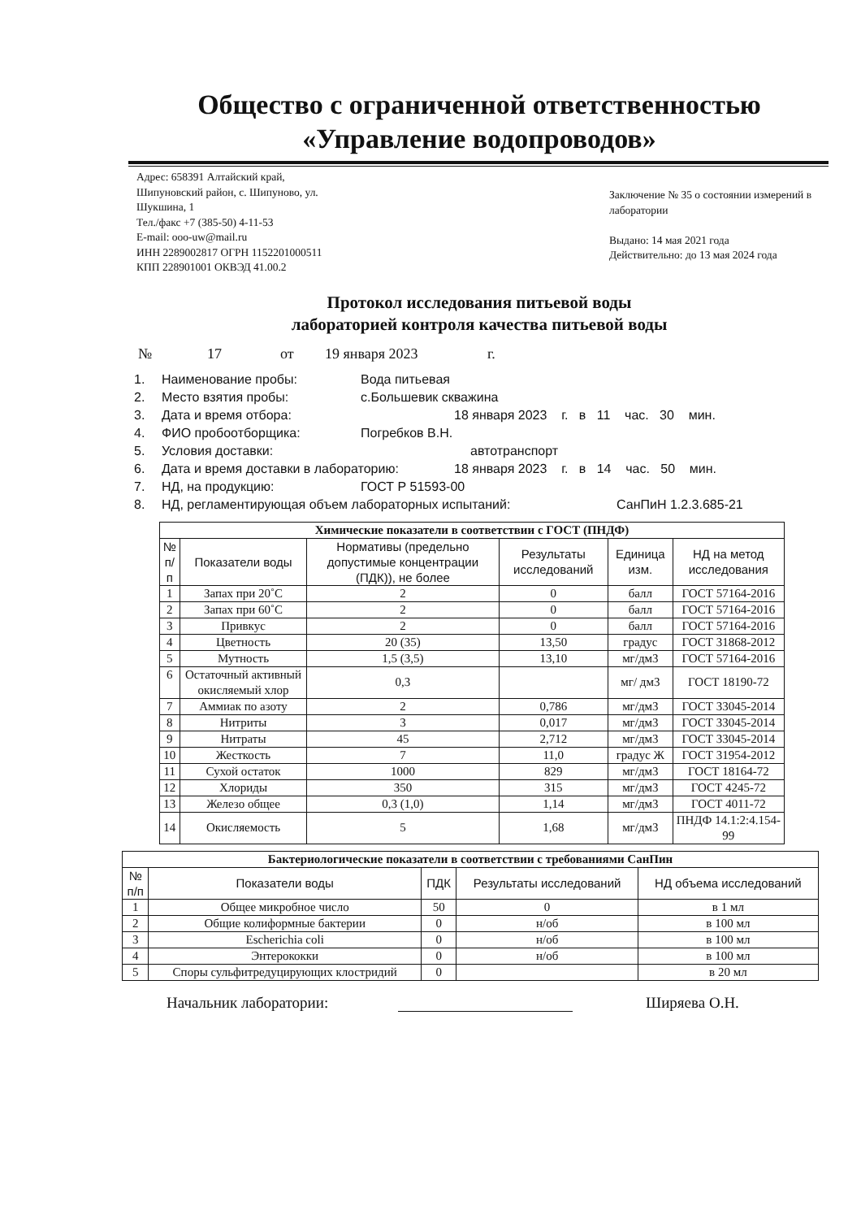Общество с ограниченной ответственностью
«Управление водопроводов»
Адрес: 658391 Алтайский край,
Шипуновский район, с. Шипуново, ул.
Шукшина, 1
Тел./факс +7 (385-50) 4-11-53
E-mail: ooo-uw@mail.ru
ИНН 2289002817 ОГРН 1152201000511
КПП 228901001 ОКВЭД 41.00.2
Заключение № 35 о состоянии измерений в лаборатории
Выдано: 14 мая 2021 года
Действительно: до 13 мая 2024 года
Протокол исследования питьевой воды
лабораторией контроля качества питьевой воды
№ 17 от 19 января 2023 г.
1. Наименование пробы: Вода питьевая
2. Место взятия пробы: с.Большевик скважина
3. Дата и время отбора: 18 января 2023 г. в 11 час. 30 мин.
4. ФИО пробоотборщика: Погребков В.Н.
5. Условия доставки: автотранспорт
6. Дата и время доставки в лабораторию: 18 января 2023 г. в 14 час. 50 мин.
7. НД, на продукцию: ГОСТ Р 51593-00
8. НД, регламентирующая объем лабораторных испытаний: СанПиН 1.2.3.685-21
| Химические показатели в соответствии с ГОСТ (ПНДФ) | | | | | |
| № п/п | Показатели воды | Нормативы (предельно допустимые концентрации (ПДК)), не более | Результаты исследований | Единица изм. | НД на метод исследования |
| 1 | Запах при 20˚С | 2 | 0 | балл | ГОСТ 57164-2016 |
| 2 | Запах при 60˚С | 2 | 0 | балл | ГОСТ 57164-2016 |
| 3 | Привкус | 2 | 0 | балл | ГОСТ 57164-2016 |
| 4 | Цветность | 20 (35) | 13,50 | градус | ГОСТ 31868-2012 |
| 5 | Мутность | 1,5 (3,5) | 13,10 | мг/дм3 | ГОСТ 57164-2016 |
| 6 | Остаточный активный окисляемый хлор | 0,3 | | мг/ дм3 | ГОСТ 18190-72 |
| 7 | Аммиак по азоту | 2 | 0,786 | мг/дм3 | ГОСТ 33045-2014 |
| 8 | Нитриты | 3 | 0,017 | мг/дм3 | ГОСТ 33045-2014 |
| 9 | Нитраты | 45 | 2,712 | мг/дм3 | ГОСТ 33045-2014 |
| 10 | Жесткость | 7 | 11,0 | градус Ж | ГОСТ 31954-2012 |
| 11 | Сухой остаток | 1000 | 829 | мг/дм3 | ГОСТ 18164-72 |
| 12 | Хлориды | 350 | 315 | мг/дм3 | ГОСТ 4245-72 |
| 13 | Железо общее | 0,3 (1,0) | 1,14 | мг/дм3 | ГОСТ 4011-72 |
| 14 | Окисляемость | 5 | 1,68 | мг/дм3 | ПНДФ 14.1:2:4.154-99 |
| Бактериологические показатели в соответствии с требованиями СанПин | | | | |
| № п/п | Показатели воды | ПДК | Результаты исследований | НД объема исследований |
| 1 | Общее микробное число | 50 | 0 | в 1 мл |
| 2 | Общие колиформные бактерии | 0 | н/об | в 100 мл |
| 3 | Escherichia coli | 0 | н/об | в 100 мл |
| 4 | Энтерококки | 0 | н/об | в 100 мл |
| 5 | Споры сульфитредуцирующих клостридий | 0 | | в 20 мл |
Начальник лаборатории: Ширяева О.Н.